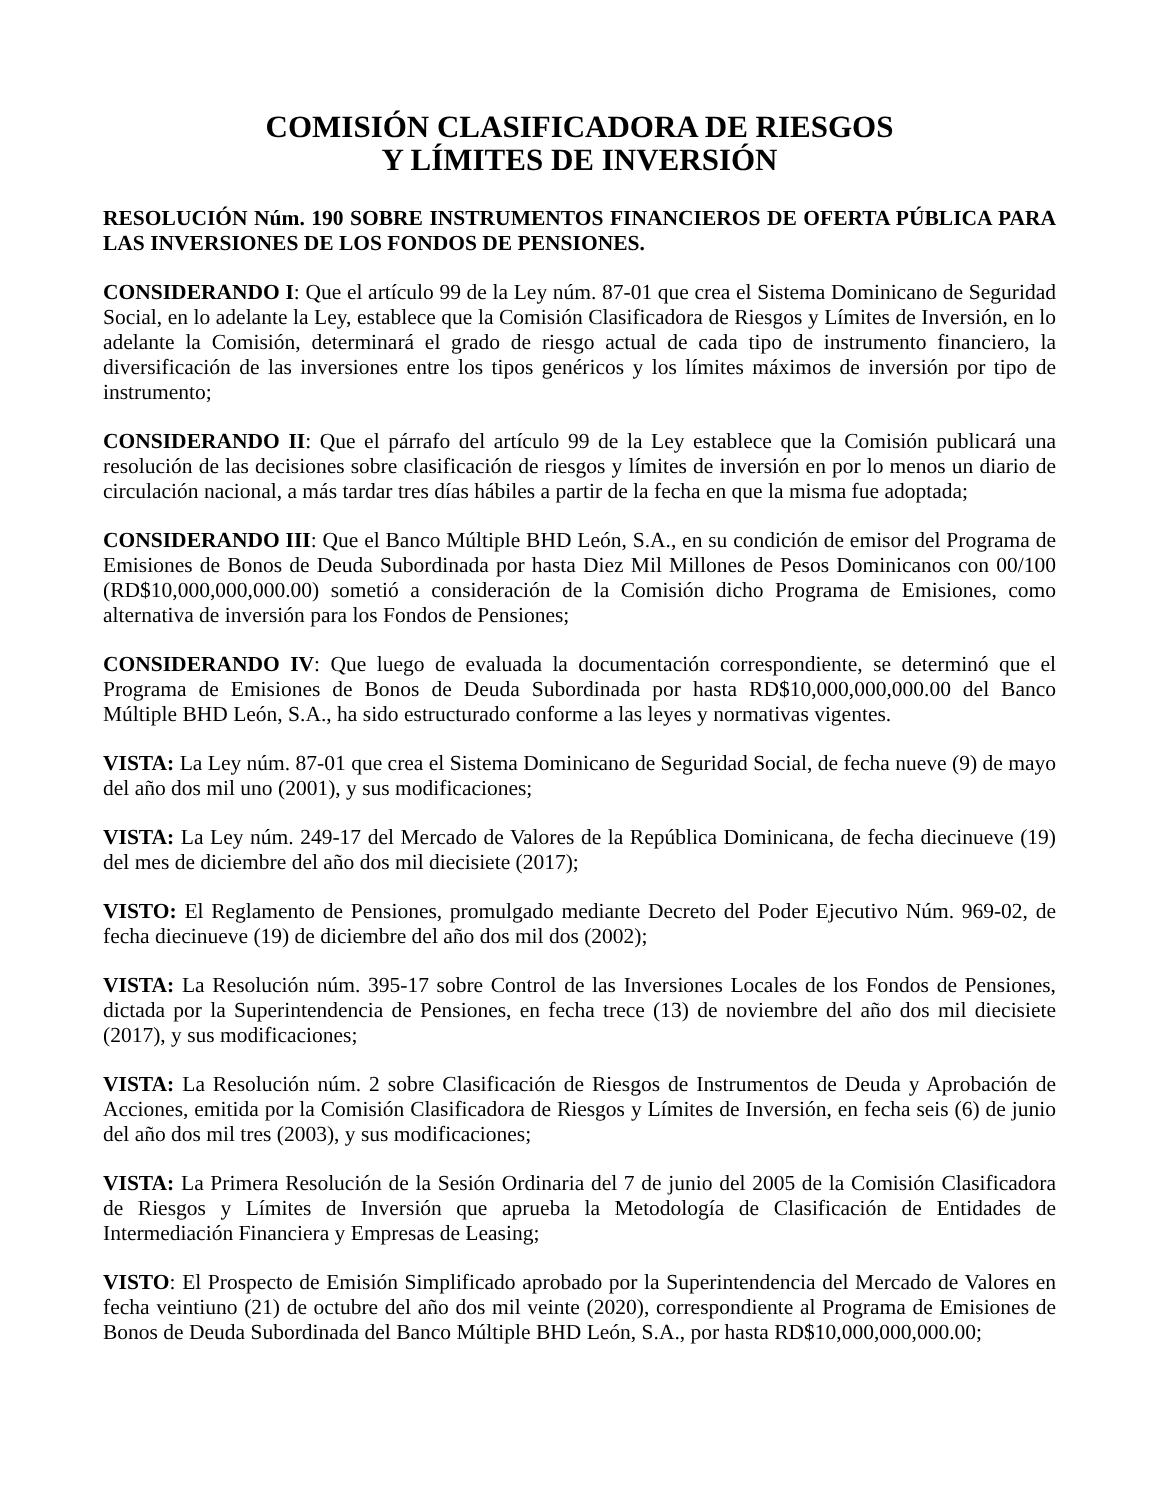COMISIÓN CLASIFICADORA DE RIESGOS
Y LÍMITES DE INVERSIÓN
RESOLUCIÓN Núm. 190 SOBRE INSTRUMENTOS FINANCIEROS DE OFERTA PÚBLICA PARA LAS INVERSIONES DE LOS FONDOS DE PENSIONES.
CONSIDERANDO I: Que el artículo 99 de la Ley núm. 87-01 que crea el Sistema Dominicano de Seguridad Social, en lo adelante la Ley, establece que la Comisión Clasificadora de Riesgos y Límites de Inversión, en lo adelante la Comisión, determinará el grado de riesgo actual de cada tipo de instrumento financiero, la diversificación de las inversiones entre los tipos genéricos y los límites máximos de inversión por tipo de instrumento;
CONSIDERANDO II: Que el párrafo del artículo 99 de la Ley establece que la Comisión publicará una resolución de las decisiones sobre clasificación de riesgos y límites de inversión en por lo menos un diario de circulación nacional, a más tardar tres días hábiles a partir de la fecha en que la misma fue adoptada;
CONSIDERANDO III: Que el Banco Múltiple BHD León, S.A., en su condición de emisor del Programa de Emisiones de Bonos de Deuda Subordinada por hasta Diez Mil Millones de Pesos Dominicanos con 00/100 (RD$10,000,000,000.00) sometió a consideración de la Comisión dicho Programa de Emisiones, como alternativa de inversión para los Fondos de Pensiones;
CONSIDERANDO IV: Que luego de evaluada la documentación correspondiente, se determinó que el Programa de Emisiones de Bonos de Deuda Subordinada por hasta RD$10,000,000,000.00 del Banco Múltiple BHD León, S.A., ha sido estructurado conforme a las leyes y normativas vigentes.
VISTA: La Ley núm. 87-01 que crea el Sistema Dominicano de Seguridad Social, de fecha nueve (9) de mayo del año dos mil uno (2001), y sus modificaciones;
VISTA: La Ley núm. 249-17 del Mercado de Valores de la República Dominicana, de fecha diecinueve (19) del mes de diciembre del año dos mil diecisiete (2017);
VISTO: El Reglamento de Pensiones, promulgado mediante Decreto del Poder Ejecutivo Núm. 969-02, de fecha diecinueve (19) de diciembre del año dos mil dos (2002);
VISTA: La Resolución núm. 395-17 sobre Control de las Inversiones Locales de los Fondos de Pensiones, dictada por la Superintendencia de Pensiones, en fecha trece (13) de noviembre del año dos mil diecisiete (2017), y sus modificaciones;
VISTA: La Resolución núm. 2 sobre Clasificación de Riesgos de Instrumentos de Deuda y Aprobación de Acciones, emitida por la Comisión Clasificadora de Riesgos y Límites de Inversión, en fecha seis (6) de junio del año dos mil tres (2003), y sus modificaciones;
VISTA: La Primera Resolución de la Sesión Ordinaria del 7 de junio del 2005 de la Comisión Clasificadora de Riesgos y Límites de Inversión que aprueba la Metodología de Clasificación de Entidades de Intermediación Financiera y Empresas de Leasing;
VISTO: El Prospecto de Emisión Simplificado aprobado por la Superintendencia del Mercado de Valores en fecha veintiuno (21) de octubre del año dos mil veinte (2020), correspondiente al Programa de Emisiones de Bonos de Deuda Subordinada del Banco Múltiple BHD León, S.A., por hasta RD$10,000,000,000.00;